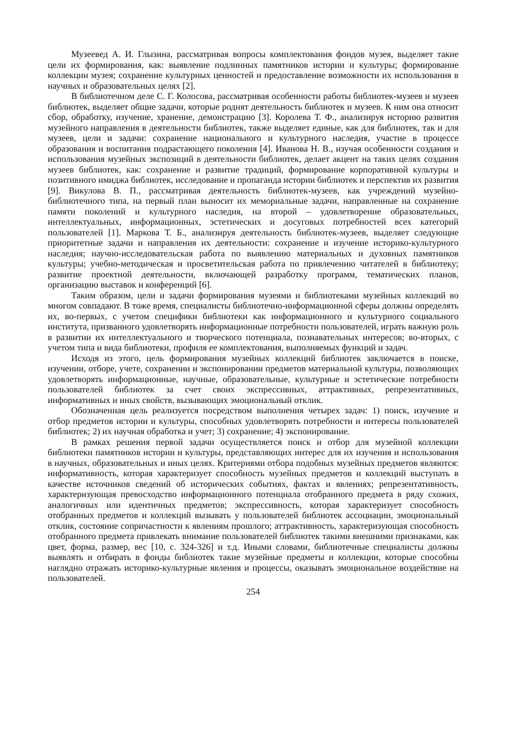Музеевед А. И. Глызина, рассматривая вопросы комплектования фондов музея, выделяет такие цели их формирования, как: выявление подлинных памятников истории и культуры; формирование коллекции музея; сохранение культурных ценностей и предоставление возможности их использования в научных и образовательных целях [2].
В библиотечном деле С. Г. Колосова, рассматривая особенности работы библиотек-музеев и музеев библиотек, выделяет общие задачи, которые роднят деятельность библиотек и музеев. К ним она относит сбор, обработку, изучение, хранение, демонстрацию [3]. Королева Т. Ф., анализируя историю развития музейного направления в деятельности библиотек, также выделяет единые, как для библиотек, так и для музеев, цели и задачи: сохранение национального и культурного наследия, участие в процессе образования и воспитания подрастающего поколения [4]. Иванова Н. В., изучая особенности создания и использования музейных экспозиций в деятельности библиотек, делает акцент на таких целях создания музеев библиотек, как: сохранение и развитие традиций, формирование корпоративной культуры и позитивного имиджа библиотек, исследование и пропаганда истории библиотек и перспектив их развития [9]. Викулова В. П., рассматривая деятельность библиотек-музеев, как учреждений музейно-библиотечного типа, на первый план выносит их мемориальные задачи, направленные на сохранение памяти поколений и культурного наследия, на второй – удовлетворение образовательных, интеллектуальных, информационных, эстетических и досуговых потребностей всех категорий пользователей [1]. Маркова Т. Б., анализируя деятельность библиотек-музеев, выделяет следующие приоритетные задачи и направления их деятельности: сохранение и изучение историко-культурного наследия; научно-исследовательская работа по выявлению материальных и духовных памятников культуры; учебно-методическая и просветительская работа по привлечению читателей в библиотеку; развитие проектной деятельности, включающей разработку программ, тематических планов, организацию выставок и конференций [6].
Таким образом, цели и задачи формирования музеями и библиотеками музейных коллекций во многом совпадают. В тоже время, специалисты библиотечно-информационной сферы должны определять их, во-первых, с учетом специфики библиотеки как информационного и культурного социального института, призванного удовлетворять информационные потребности пользователей, играть важную роль в развитии их интеллектуального и творческого потенциала, познавательных интересов; во-вторых, с учетом типа и вида библиотеки, профиля ее комплектования, выполняемых функций и задач.
Исходя из этого, цель формирования музейных коллекций библиотек заключается в поиске, изучении, отборе, учете, сохранении и экспонировании предметов материальной культуры, позволяющих удовлетворять информационные, научные, образовательные, культурные и эстетические потребности пользователей библиотек за счет своих экспрессивных, аттрактивных, репрезентативных, информативных и иных свойств, вызывающих эмоциональный отклик.
Обозначенная цель реализуется посредством выполнения четырех задач: 1) поиск, изучение и отбор предметов истории и культуры, способных удовлетворять потребности и интересы пользователей библиотек; 2) их научная обработка и учет; 3) сохранение; 4) экспонирование.
В рамках решения первой задачи осуществляется поиск и отбор для музейной коллекции библиотеки памятников истории и культуры, представляющих интерес для их изучения и использования в научных, образовательных и иных целях. Критериями отбора подобных музейных предметов являются: информативность, которая характеризует способность музейных предметов и коллекций выступать в качестве источников сведений об исторических событиях, фактах и явлениях; репрезентативность, характеризующая превосходство информационного потенциала отобранного предмета в ряду схожих, аналогичных или идентичных предметов; экспрессивность, которая характеризует способность отобранных предметов и коллекций вызывать у пользователей библиотек ассоциации, эмоциональный отклик, состояние сопричастности к явлениям прошлого; аттрактивность, характеризующая способность отобранного предмета привлекать внимание пользователей библиотек такими внешними признаками, как цвет, форма, размер, вес [10, с. 324-326] и т.д. Иными словами, библиотечные специалисты должны выявлять и отбирать в фонды библиотек такие музейные предметы и коллекции, которые способны наглядно отражать историко-культурные явления и процессы, оказывать эмоциональное воздействие на пользователей.
254